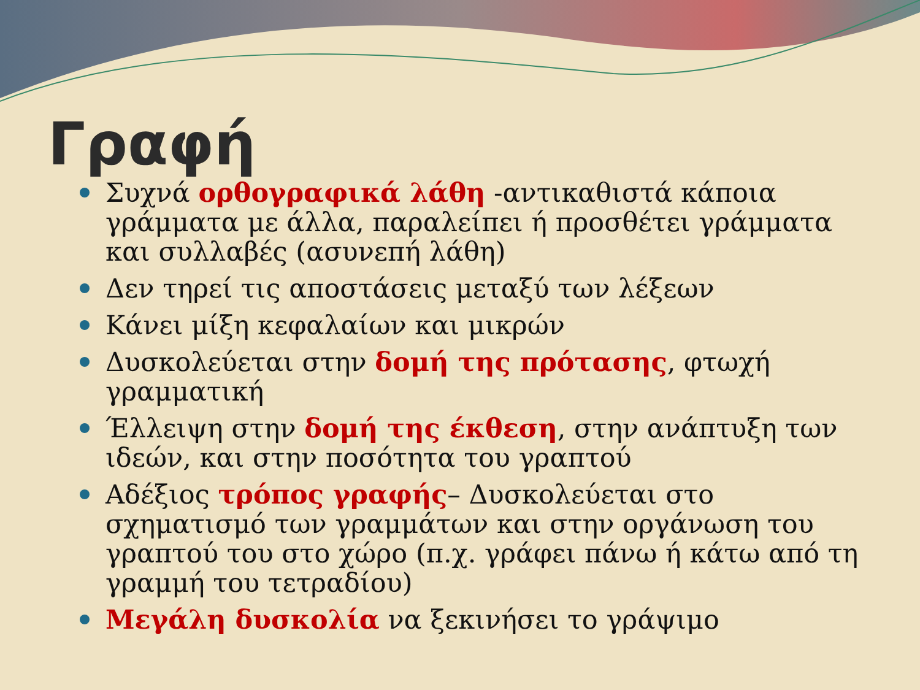Γραφή
Συχνά ορθογραφικά λάθη -αντικαθιστά κάποια γράμματα με άλλα, παραλείπει ή προσθέτει γράμματα και συλλαβές (ασυνεπή λάθη)
Δεν τηρεί τις αποστάσεις μεταξύ των λέξεων
Κάνει μίξη κεφαλαίων και μικρών
Δυσκολεύεται στην δομή της πρότασης, φτωχή γραμματική
Έλλειψη στην δομή της έκθεση, στην ανάπτυξη των ιδεών, και στην ποσότητα του γραπτού
Αδέξιος τρόπος γραφής– Δυσκολεύεται στο σχηματισμό των γραμμάτων και στην οργάνωση του γραπτού του στο χώρο (π.χ. γράφει πάνω ή κάτω από τη γραμμή του τετραδίου)
Μεγάλη δυσκολία να ξεκινήσει το γράψιμο